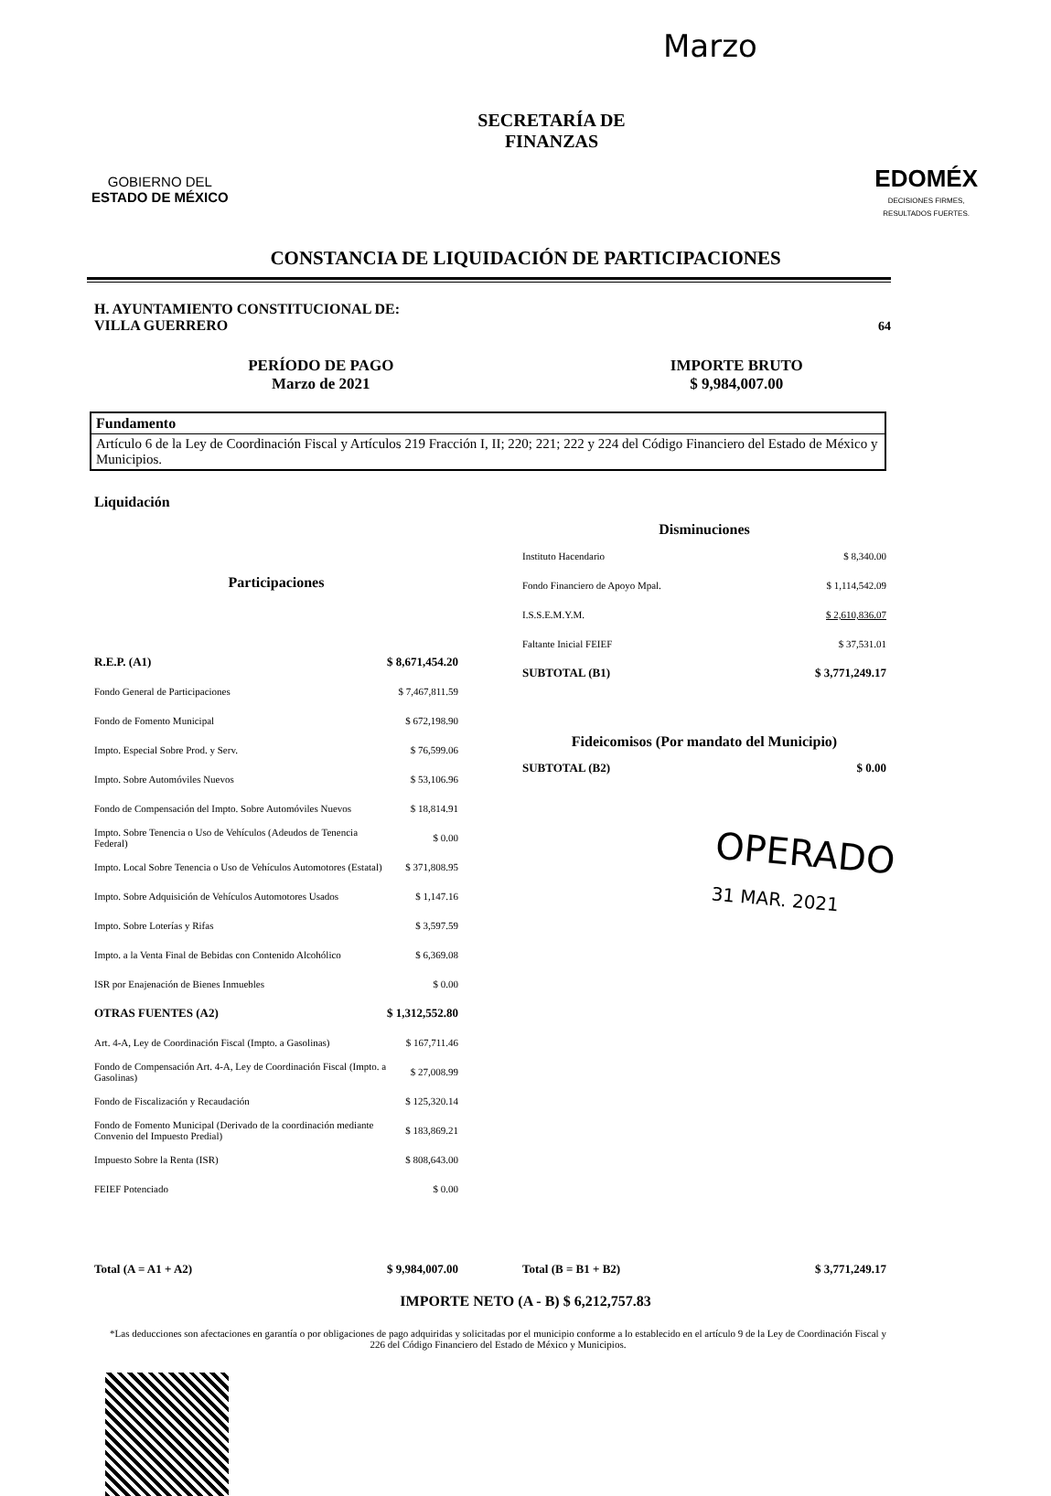Marzo
GOBIERNO DEL
ESTADO DE MÉXICO
SECRETARÍA DE
FINANZAS
EDOMÉX
DECISIONES FIRMES,
RESULTADOS FUERTES.
CONSTANCIA DE LIQUIDACIÓN DE PARTICIPACIONES
H. AYUNTAMIENTO CONSTITUCIONAL DE:
VILLA GUERRERO
64
PERÍODO DE PAGO
Marzo de 2021
IMPORTE BRUTO
$ 9,984,007.00
Fundamento
Artículo 6 de la Ley de Coordinación Fiscal y Artículos 219 Fracción I, II; 220; 221; 222 y 224 del Código Financiero del Estado de México y Municipios.
Liquidación
| Participaciones | |
| --- | --- |
| R.E.P. (A1) | $ 8,671,454.20 |
| Fondo General de Participaciones | $ 7,467,811.59 |
| Fondo de Fomento Municipal | $ 672,198.90 |
| Impto. Especial Sobre Prod. y Serv. | $ 76,599.06 |
| Impto. Sobre Automóviles Nuevos | $ 53,106.96 |
| Fondo de Compensación del Impto. Sobre Automóviles Nuevos | $ 18,814.91 |
| Impto. Sobre Tenencia o Uso de Vehículos (Adeudos de Tenencia Federal) | $ 0.00 |
| Impto. Local Sobre Tenencia o Uso de Vehículos Automotores (Estatal) | $ 371,808.95 |
| Impto. Sobre Adquisición de Vehículos Automotores Usados | $ 1,147.16 |
| Impto. Sobre Loterías y Rifas | $ 3,597.59 |
| Impto. a la Venta Final de Bebidas con Contenido Alcohólico | $ 6,369.08 |
| ISR por Enajenación de Bienes Inmuebles | $ 0.00 |
| OTRAS FUENTES (A2) | $ 1,312,552.80 |
| Art. 4-A, Ley de Coordinación Fiscal (Impto. a Gasolinas) | $ 167,711.46 |
| Fondo de Compensación Art. 4-A, Ley de Coordinación Fiscal (Impto. a Gasolinas) | $ 27,008.99 |
| Fondo de Fiscalización y Recaudación | $ 125,320.14 |
| Fondo de Fomento Municipal (Derivado de la coordinación mediante Convenio del Impuesto Predial) | $ 183,869.21 |
| Impuesto Sobre la Renta (ISR) | $ 808,643.00 |
| FEIEF Potenciado | $ 0.00 |
| Total (A = A1 + A2) | $ 9,984,007.00 |
| Disminuciones | |
| --- | --- |
| Instituto Hacendario | $ 8,340.00 |
| Fondo Financiero de Apoyo Mpal. | $ 1,114,542.09 |
| I.S.S.E.M.Y.M. | $ 2,610,836.07 |
| Faltante Inicial FEIEF | $ 37,531.01 |
| SUBTOTAL (B1) | $ 3,771,249.17 |
| Fideicomisos (Por mandato del Municipio) | |
| SUBTOTAL (B2) | $ 0.00 |
| Total (B = B1 + B2) | $ 3,771,249.17 |
IMPORTE NETO (A - B) $ 6,212,757.83
*Las deducciones son afectaciones en garantía o por obligaciones de pago adquiridas y solicitadas por el municipio conforme a lo establecido en el artículo 9 de la Ley de Coordinación Fiscal y 226 del Código Financiero del Estado de México y Municipios.
OPERADO
31 MAR. 2021